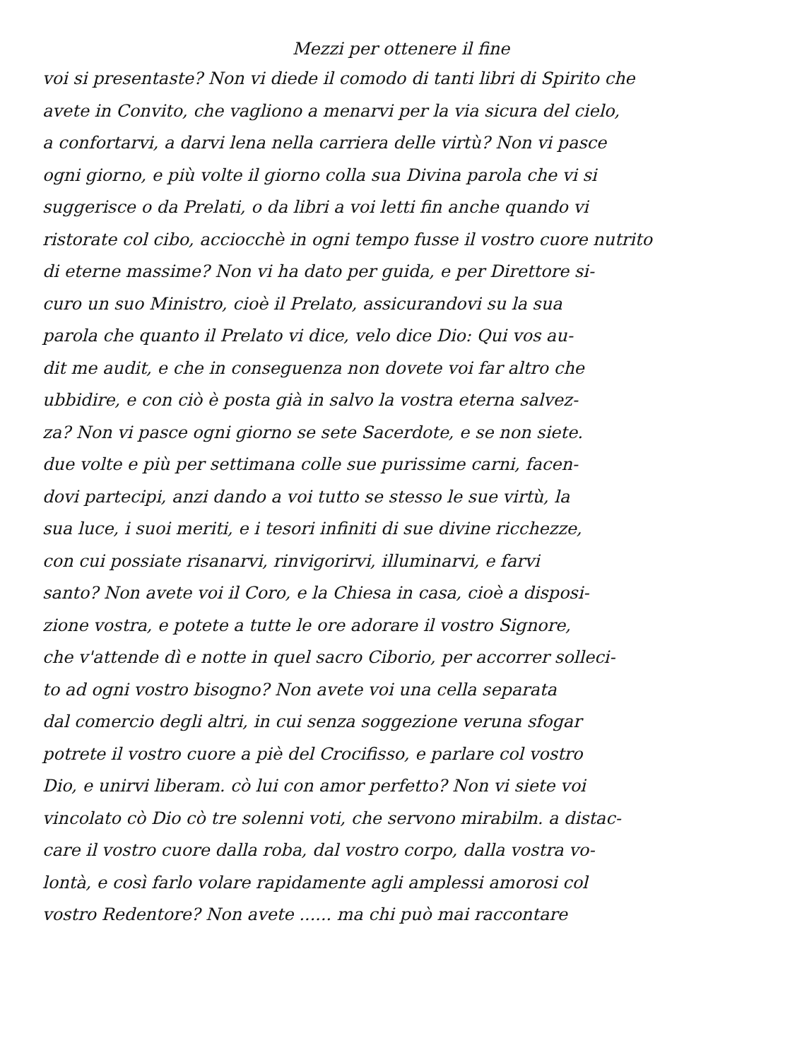Mezzi per ottenere il fine
voi si presentaste? Non vi diede il comodo di tanti libri di Spirito che
avete in Convito, che vagliono a menarvi per la via sicura del cielo,
a confortarvi, a darvi lena nella carriera delle virtù? Non vi pasce
ogni giorno, e più volte il giorno colla sua Divina parola che vi si
suggerisce o da Prelati, o da libri a voi letti fin anche quando vi
ristorate col cibo, acciocchè in ogni tempo fusse il vostro cuore nutrito
di eterne massime? Non vi ha dato per guida, e per Direttore si-
curo un suo Ministro, cioè il Prelato, assicurandovi su la sua
parola che quanto il Prelato vi dice, velo dice Dio: Qui vos au-
dit me audit, e che in conseguenza non dovete voi far altro che
ubbidire, e con ciò è posta già in salvo la vostra eterna salvez-
za? Non vi pasce ogni giorno se sete Sacerdote, e se non siete.
due volte e più per settimana colle sue purissime carni, facen-
dovi partecipi, anzi dando a voi tutto se stesso le sue virtù, la
sua luce, i suoi meriti, e i tesori infiniti di sue divine ricchezze,
con cui possiate risanarvi, rinvigorirvi, illuminarvi, e farvi
santo? Non avete voi il Coro, e la Chiesa in casa, cioè a disposi-
zione vostra, e potete a tutte le ore adorare il vostro Signore,
che v'attende dì e notte in quel sacro Ciborio, per accorrer solleci-
to ad ogni vostro bisogno? Non avete voi una cella separata
dal comercio degli altri, in cui senza soggezione veruna sfogar
potrete il vostro cuore a piè del Crocifisso, e parlare col vostro
Dio, e unirvi liberam. cò lui con amor perfetto? Non vi siete voi
vincolato cò Dio cò tre solenni voti, che servono mirabilm. a distac-
care il vostro cuore dalla roba, dal vostro corpo, dalla vostra vo-
lontà, e così farlo volare rapidamente agli amplessi amorosi col
vostro Redentore? Non avete ...... ma chi può mai raccontare